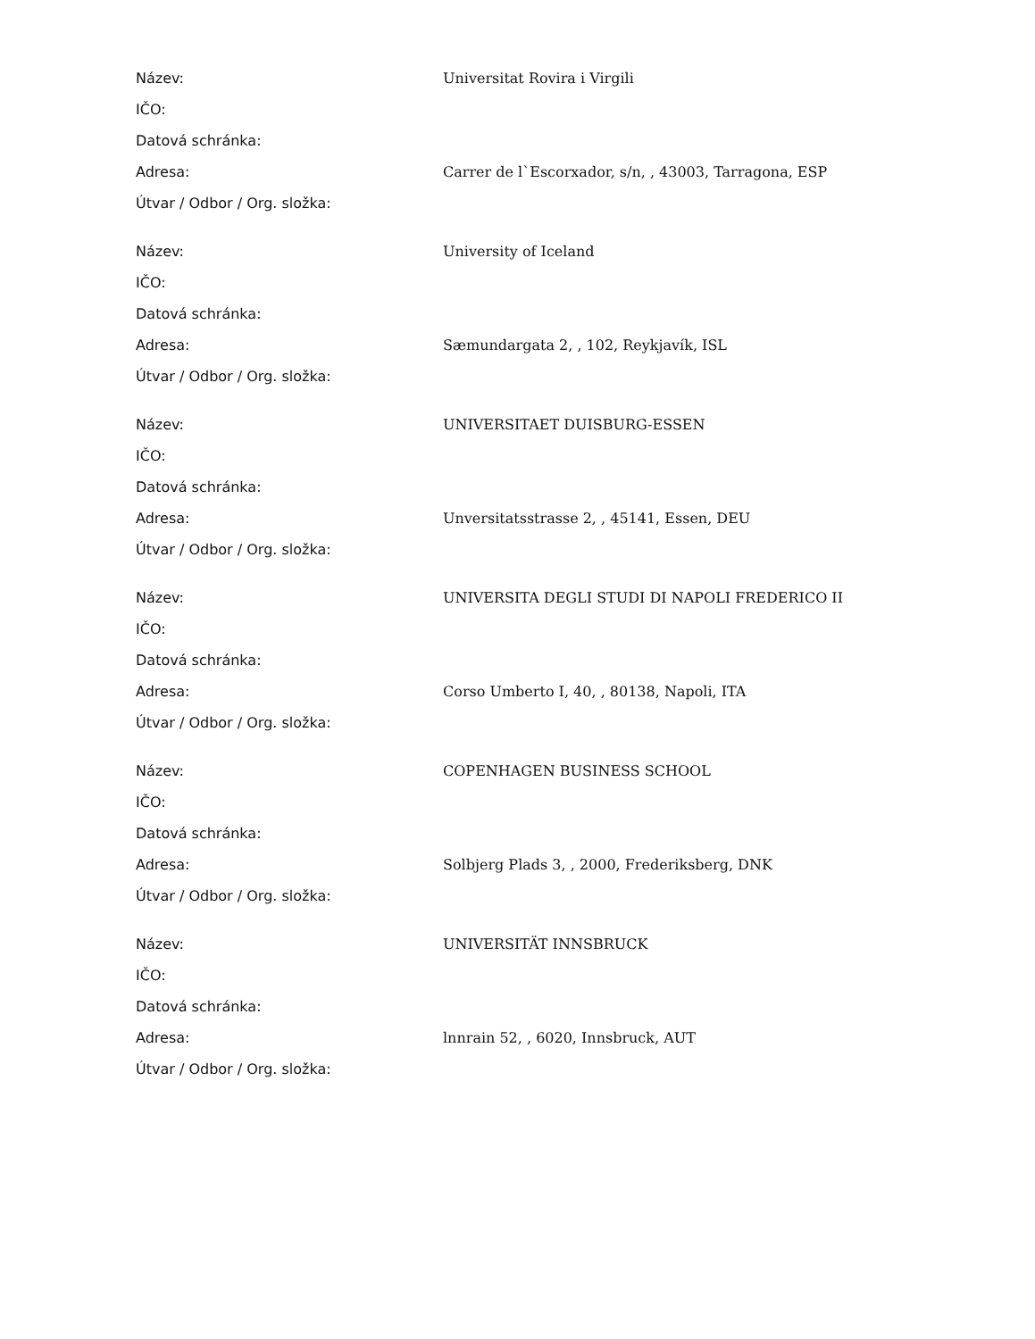| Název: | Universitat Rovira i Virgili |
| IČO: | |
| Datová schránka: | |
| Adresa: | Carrer de l`Escorxador, s/n, , 43003, Tarragona, ESP |
| Útvar / Odbor / Org. složka: | |
| Název: | University of Iceland |
| IČO: | |
| Datová schránka: | |
| Adresa: | Sæmundargata 2, , 102, Reykjavík, ISL |
| Útvar / Odbor / Org. složka: | |
| Název: | UNIVERSITAET DUISBURG-ESSEN |
| IČO: | |
| Datová schránka: | |
| Adresa: | Unversitatsstrasse 2, , 45141, Essen, DEU |
| Útvar / Odbor / Org. složka: | |
| Název: | UNIVERSITA DEGLI STUDI DI NAPOLI FREDERICO II |
| IČO: | |
| Datová schránka: | |
| Adresa: | Corso Umberto I, 40, , 80138, Napoli, ITA |
| Útvar / Odbor / Org. složka: | |
| Název: | COPENHAGEN BUSINESS SCHOOL |
| IČO: | |
| Datová schránka: | |
| Adresa: | Solbjerg Plads 3, , 2000, Frederiksberg, DNK |
| Útvar / Odbor / Org. složka: | |
| Název: | UNIVERSITÄT INNSBRUCK |
| IČO: | |
| Datová schránka: | |
| Adresa: | lnnrain 52, , 6020, Innsbruck, AUT |
| Útvar / Odbor / Org. složka: | |